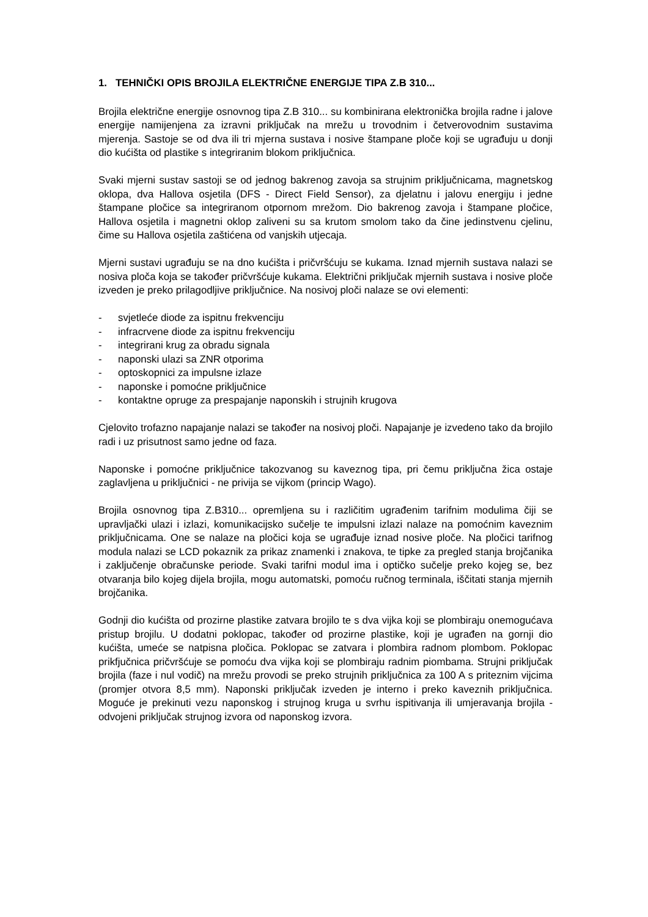1. TEHNIČKI OPIS BROJILA ELEKTRIČNE ENERGIJE TIPA Z.B 310...
Brojila električne energije osnovnog tipa Z.B 310... su kombinirana elektronička brojila radne i jalove energije namijenjena za izravni priključak na mrežu u trovodnim i četverovodnim sustavima mjerenja. Sastoje se od dva ili tri mjerna sustava i nosive štampane ploče koji se ugrađuju u donji dio kućišta od plastike s integriranim blokom priključnica.
Svaki mjerni sustav sastoji se od jednog bakrenog zavoja sa strujnim priključnicama, magnetskog oklopa, dva Hallova osjetila (DFS - Direct Field Sensor), za djelatnu i jalovu energiju i jedne štampane pločice sa integriranom otpornom mrežom. Dio bakrenog zavoja i štampane pločice, Hallova osjetila i magnetni oklop zaliveni su sa krutom smolom tako da čine jedinstvenu cjelinu, čime su Hallova osjetila zaštićena od vanjskih utjecaja.
Mjerni sustavi ugrađuju se na dno kućišta i pričvršćuju se kukama. Iznad mjernih sustava nalazi se nosiva ploča koja se također pričvršćuje kukama. Električni priključak mjernih sustava i nosive ploče izveden je preko prilagodljive priključnice. Na nosivoj ploči nalaze se ovi elementi:
- svjetleće diode za ispitnu frekvenciju
- infracrvene diode za ispitnu frekvenciju
- integrirani krug za obradu signala
- naponski ulazi sa ZNR otporima
- optoskopnici za impulsne izlaze
- naponske i pomoćne priključnice
- kontaktne opruge za prespajanje naponskih i strujnih krugova
Cjelovito trofazno napajanje nalazi se također na nosivoj ploči. Napajanje je izvedeno tako da brojilo radi i uz prisutnost samo jedne od faza.
Naponske i pomoćne priključnice takozvanog su kaveznog tipa, pri čemu priključna žica ostaje zaglavljena u priključnici - ne privija se vijkom (princip Wago).
Brojila osnovnog tipa Z.B310... opremljena su i različitim ugrađenim tarifnim modulima čiji se upravljački ulazi i izlazi, komunikacijsko sučelje te impulsni izlazi nalaze na pomoćnim kaveznim priključnicama. One se nalaze na pločici koja se ugrađuje iznad nosive ploče. Na pločici tarifnog modula nalazi se LCD pokaznik za prikaz znamenki i znakova, te tipke za pregled stanja brojčanika i zaključenje obračunske periode. Svaki tarifni modul ima i optičko sučelje preko kojeg se, bez otvaranja bilo kojeg dijela brojila, mogu automatski, pomoću ručnog terminala, iščitati stanja mjernih brojčanika.
Godnji dio kućišta od prozirne plastike zatvara brojilo te s dva vijka koji se plombiraju onemogućava pristup brojilu. U dodatni poklopac, također od prozirne plastike, koji je ugrađen na gornji dio kućišta, umeće se natpisna pločica. Poklopac se zatvara i plombira radnom plombom. Poklopac prikfjučnica pričvršćuje se pomoću dva vijka koji se plombiraju radnim piombama. Strujni priključak brojila (faze i nul vodič) na mrežu provodi se preko strujnih priključnica za 100 A s priteznim vijcima (promjer otvora 8,5 mm). Naponski priključak izveden je interno i preko kaveznih priključnica. Moguće je prekinuti vezu naponskog i strujnog kruga u svrhu ispitivanja ili umjeravanja brojila - odvojeni priključak strujnog izvora od naponskog izvora.